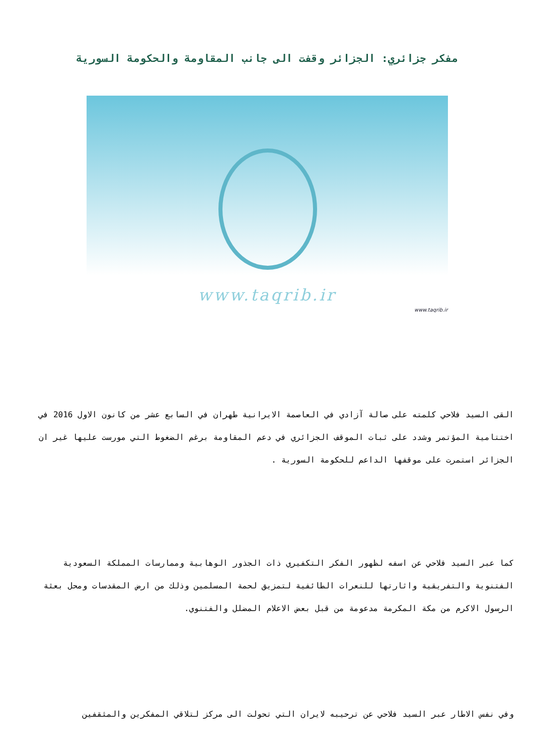مفكر جزائري: الجزائر وقفت الى جانب المقاومة والحكومة السورية
www.taqrib.ir
www.taqrib.ir
القى السيد فلاحي كلمته على صالة آزادي في العاصمة الايرانية طهران في السابع عشر من كانون الاول 2016 في اختتامية المؤتمر وشدد على ثبات الموقف الجزائري في دعم المقاومة برغم الضغوط التي مورست عليها غير ان الجزائر استمرت على موقفها الداعم للحكومة السورية .
كما عبر السيد فلاحي عن اسفه لظهور الفكر التكفيري ذات الجذور الوهابية وممارسات المملكة السعودية الفتنوية والتفريقية واثارتها للنعرات الطائفية لتمزيق لحمة المسلمين وذلك من ارض المقدسات ومحل بعثة الرسول الاكرم من مكة المكرمة مدعومة من قبل بعض الاعلام المضلل والفتنوي.
وفي نفس الاطار عبر السيد فلاحي عن ترحيبه لايران التي تحولت الى مركز لتلاقي المفكرين والمثقفين